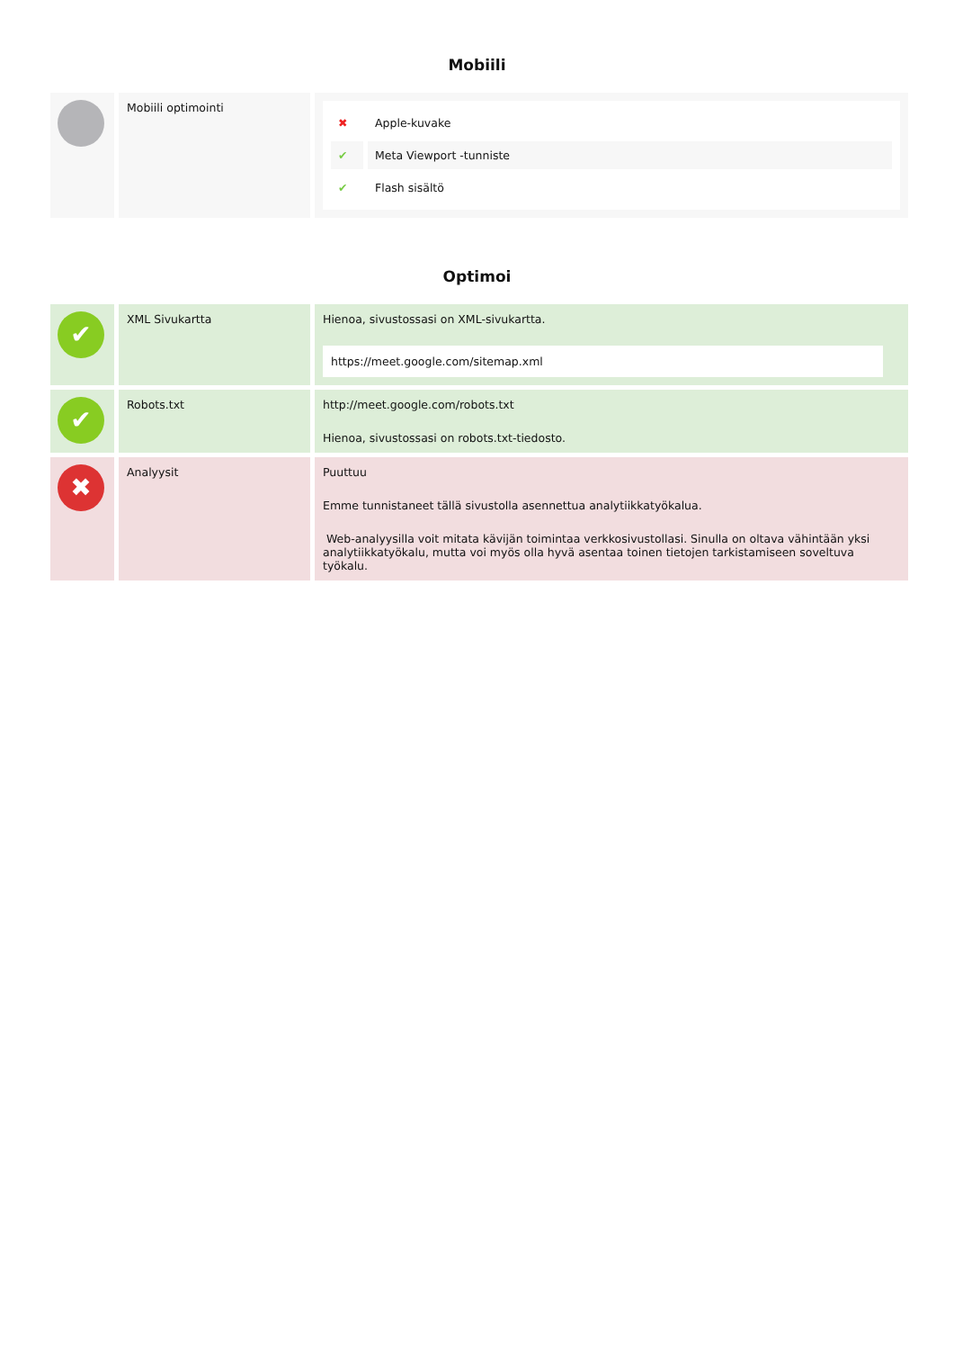Mobiili
| | Mobiili optimointi | / ✖ / Apple-kuvake / / ✔ / Meta Viewport -tunniste / / ✔ / Flash sisältö / |
Optimoi
| ✔ | XML Sivukartta | Hienoa, sivustossasi on XML-sivukartta. https://meet.google.com/sitemap.xml |
| ✔ | Robots.txt | http://meet.google.com/robots.txt Hienoa, sivustossasi on robots.txt-tiedosto. |
| ✖ | Analyysit | Puuttuu Emme tunnistaneet tällä sivustolla asennettua analytiikkatyökalua. Web-analyysilla voit mitata kävijän toimintaa verkkosivustollasi. Sinulla on oltava vähintään yksi analytiikkatyökalu, mutta voi myös olla hyvä asentaa toinen tietojen tarkistamiseen soveltuva työkalu. |